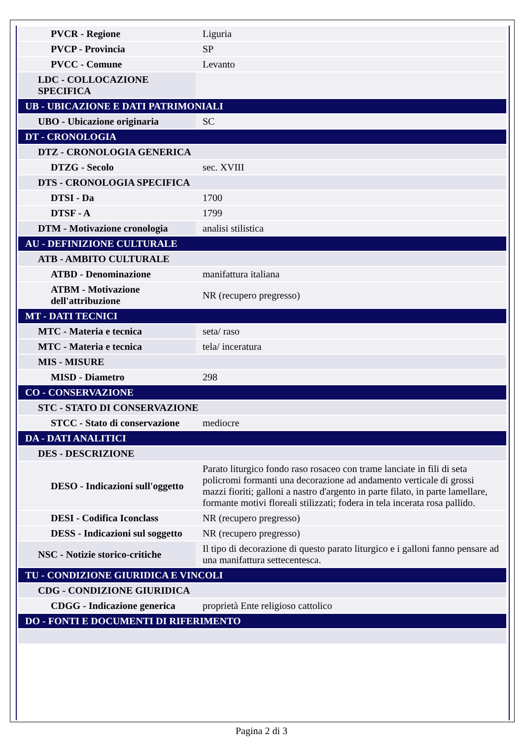| PVCR - Regione | Liguria |
| PVCP - Provincia | SP |
| PVCC - Comune | Levanto |
| LDC - COLLOCAZIONE SPECIFICA | |
| UB - UBICAZIONE E DATI PATRIMONIALI | |
| UBO - Ubicazione originaria | SC |
| DT - CRONOLOGIA | |
| DTZ - CRONOLOGIA GENERICA | |
| DTZG - Secolo | sec. XVIII |
| DTS - CRONOLOGIA SPECIFICA | |
| DTSI - Da | 1700 |
| DTSF - A | 1799 |
| DTM - Motivazione cronologia | analisi stilistica |
| AU - DEFINIZIONE CULTURALE | |
| ATB - AMBITO CULTURALE | |
| ATBD - Denominazione | manifattura italiana |
| ATBM - Motivazione dell'attribuzione | NR (recupero pregresso) |
| MT - DATI TECNICI | |
| MTC - Materia e tecnica | seta/ raso |
| MTC - Materia e tecnica | tela/ inceratura |
| MIS - MISURE | |
| MISD - Diametro | 298 |
| CO - CONSERVAZIONE | |
| STC - STATO DI CONSERVAZIONE | |
| STCC - Stato di conservazione | mediocre |
| DA - DATI ANALITICI | |
| DES - DESCRIZIONE | |
| DESO - Indicazioni sull'oggetto | Parato liturgico fondo raso rosaceo con trame lanciate in fili di seta policromi formanti una decorazione ad andamento verticale di grossi mazzi fioriti; galloni a nastro d'argento in parte filato, in parte lamellare, formante motivi floreali stilizzati; fodera in tela incerata rosa pallido. |
| DESI - Codifica Iconclass | NR (recupero pregresso) |
| DESS - Indicazioni sul soggetto | NR (recupero pregresso) |
| NSC - Notizie storico-critiche | Il tipo di decorazione di questo parato liturgico e i galloni fanno pensare ad una manifattura settecentesca. |
| TU - CONDIZIONE GIURIDICA E VINCOLI | |
| CDG - CONDIZIONE GIURIDICA | |
| CDGG - Indicazione generica | proprietà Ente religioso cattolico |
| DO - FONTI E DOCUMENTI DI RIFERIMENTO | |
Pagina 2 di 3